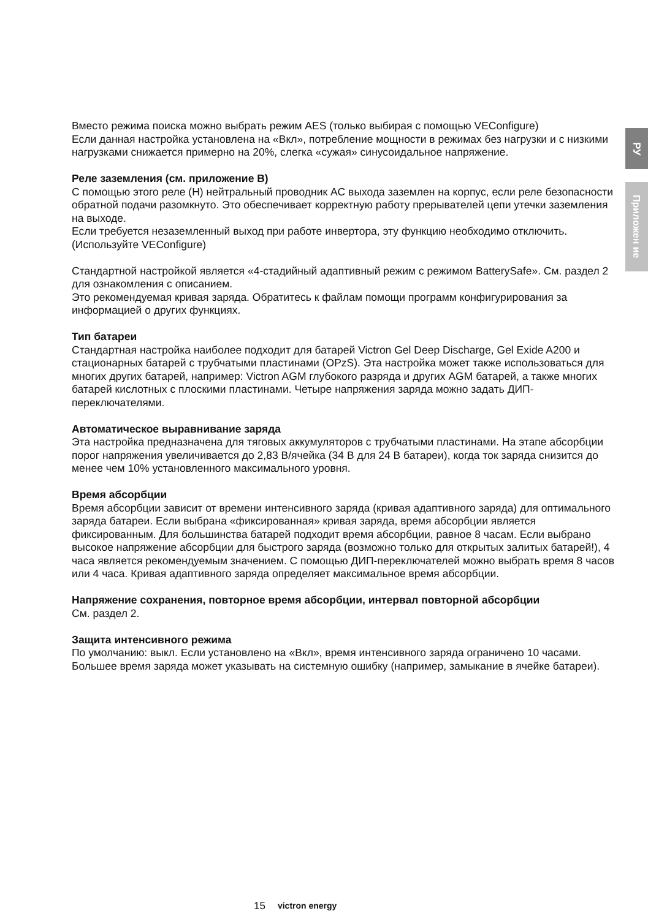РУ
Приложен ие
Вместо режима поиска можно выбрать режим AES (только выбирая с помощью VEConfigure)
Если данная настройка установлена на «Вкл», потребление мощности в режимах без нагрузки и с низкими нагрузками снижается примерно на 20%, слегка «сужая» синусоидальное напряжение.
Реле заземления (см. приложение B)
С помощью этого реле (H) нейтральный проводник AC выхода заземлен на корпус, если реле безопасности обратной подачи разомкнуто. Это обеспечивает корректную работу прерывателей цепи утечки заземления на выходе.
Если требуется незаземленный выход при работе инвертора, эту функцию необходимо отключить.
(Используйте VEConfigure)
Стандартной настройкой является «4-стадийный адаптивный режим с режимом BatterySafe». См. раздел 2 для ознакомления с описанием.
Это рекомендуемая кривая заряда. Обратитесь к файлам помощи программ конфигурирования за информацией о других функциях.
Тип батареи
Стандартная настройка наиболее подходит для батарей Victron Gel Deep Discharge, Gel Exide A200 и стационарных батарей с трубчатыми пластинами (OPzS). Эта настройка может также использоваться для многих других батарей, например: Victron AGM глубокого разряда и других AGM батарей, а также многих батарей кислотных с плоскими пластинами. Четыре напряжения заряда можно задать ДИП-переключателями.
Автоматическое выравнивание заряда
Эта настройка предназначена для тяговых аккумуляторов с трубчатыми пластинами. На этапе абсорбции порог напряжения увеличивается до 2,83 В/ячейка (34 В для 24 В батареи), когда ток заряда снизится до менее чем 10% установленного максимального уровня.
Время абсорбции
Время абсорбции зависит от времени интенсивного заряда (кривая адаптивного заряда) для оптимального заряда батареи. Если выбрана «фиксированная» кривая заряда, время абсорбции является фиксированным. Для большинства батарей подходит время абсорбции, равное 8 часам. Если выбрано высокое напряжение абсорбции для быстрого заряда (возможно только для открытых залитых батарей!), 4 часа является рекомендуемым значением. С помощью ДИП-переключателей можно выбрать время 8 часов или 4 часа. Кривая адаптивного заряда определяет максимальное время абсорбции.
Напряжение сохранения, повторное время абсорбции, интервал повторной абсорбции
См. раздел 2.
Защита интенсивного режима
По умолчанию: выкл. Если установлено на «Вкл», время интенсивного заряда ограничено 10 часами. Большее время заряда может указывать на системную ошибку (например, замыкание в ячейке батареи).
15 victron energy